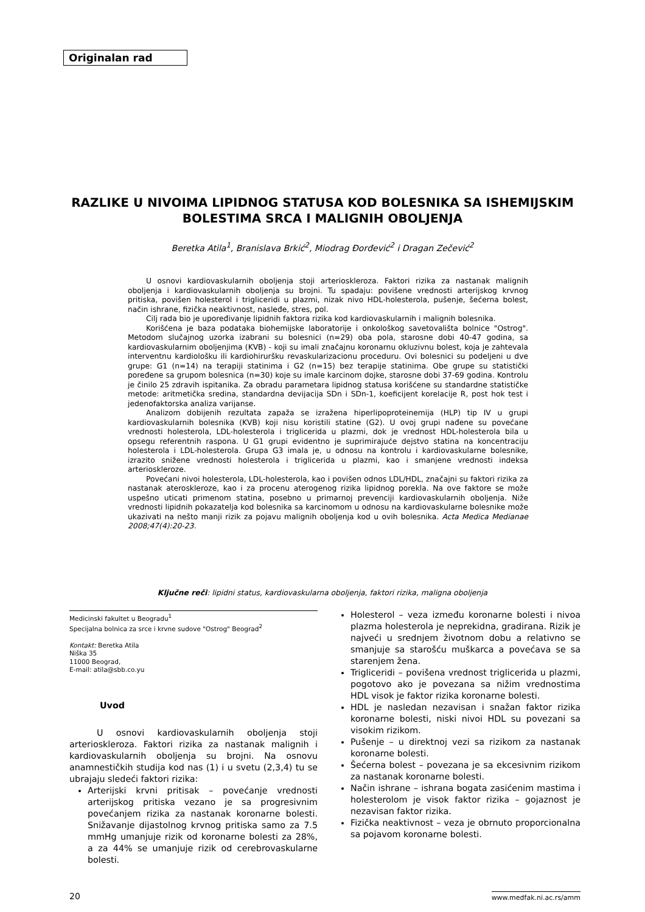Originalan rad
RAZLIKE U NIVOIMA LIPIDNOG STATUSA KOD BOLESNIKA SA ISHEMIJSKIM BOLESTIMA SRCA I MALIGNIH OBOLJENJA
Beretka Atila<sup>1</sup>, Branislava Brkić<sup>2</sup>, Miodrag Đorđević<sup>2</sup> i Dragan Zečević<sup>2</sup>
U osnovi kardiovaskularnih oboljenja stoji arterioskleroza. Faktori rizika za nastanak malignih oboljenja i kardiovaskularnih oboljenja su brojni. Tu spadaju: povišene vrednosti arterijskog krvnog pritiska, povišen holesterol i trigliceridi u plazmi, nizak nivo HDL-holesterola, pušenje, šećerna bolest, način ishrane, fizička neaktivnost, nasleđe, stres, pol.
Cilj rada bio je upoređivanje lipidnih faktora rizika kod kardiovaskularnih i malignih bolesnika.
Korišćena je baza podataka biohemijske laboratorije i onkološkog savetovališta bolnice "Ostrog". Metodom slučajnog uzorka izabrani su bolesnici (n=29) oba pola, starosne dobi 40-47 godina, sa kardiovaskularnim oboljenjima (KVB) - koji su imali značajnu koronarnu okluzivnu bolest, koja je zahtevala interventnu kardiološku ili kardiohiruršku revaskularizacionu proceduru. Ovi bolesnici su podeljeni u dve grupe: G1 (n=14) na terapiji statinima i G2 (n=15) bez terapije statinima. Obe grupe su statistički poređene sa grupom bolesnica (n=30) koje su imale karcinom dojke, starosne dobi 37-69 godina. Kontrolu je činilo 25 zdravih ispitanika. Za obradu parametara lipidnog statusa korišćene su standardne statističke metode: aritmetička sredina, standardna devijacija SDn i SDn-1, koeficijent korelacije R, post hok test i jedenofaktorska analiza varijanse.
Analizom dobijenih rezultata zapaža se izražena hiperlipoproteinemija (HLP) tip IV u grupi kardiovaskularnih bolesnika (KVB) koji nisu koristili statine (G2). U ovoj grupi nađene su povećane vrednosti holesterola, LDL-holesterola i triglicerida u plazmi, dok je vrednost HDL-holesterola bila u opsegu referentnih raspona. U G1 grupi evidentno je suprimirajuće dejstvo statina na koncentraciju holesterola i LDL-holesterola. Grupa G3 imala je, u odnosu na kontrolu i kardiovaskularne bolesnike, izrazito snižene vrednosti holesterola i triglicerida u plazmi, kao i smanjene vrednosti indeksa arterioskleroze.
Povećani nivoi holesterola, LDL-holesterola, kao i povišen odnos LDL/HDL, značajni su faktori rizika za nastanak ateroskleroze, kao i za procenu aterogenog rizika lipidnog porekla. Na ove faktore se može uspešno uticati primenom statina, posebno u primarnoj prevenciji kardiovaskularnih oboljenja. Niže vrednosti lipidnih pokazatelja kod bolesnika sa karcinomom u odnosu na kardiovaskularne bolesnike može ukazivati na nešto manji rizik za pojavu malignih oboljenja kod u ovih bolesnika. Acta Medica Medianae 2008;47(4):20-23.
Ključne reči: lipidni status, kardiovaskularna oboljenja, faktori rizika, maligna oboljenja
Medicinski fakultet u Beogradu<sup>1</sup>
Specijalna bolnica za srce i krvne sudove "Ostrog" Beograd<sup>2</sup>
Kontakt: Beretka Atila
Niška 35
11000 Beograd,
E-mail: atila@sbb.co.yu
Uvod
U osnovi kardiovaskularnih oboljenja stoji arterioskleroza. Faktori rizika za nastanak malignih i kardiovaskularnih oboljenja su brojni. Na osnovu anamnestičkih studija kod nas (1) i u svetu (2,3,4) tu se ubrajaju sledeći faktori rizika:
Arterijski krvni pritisak – povećanje vrednosti arterijskog pritiska vezano je sa progresivnim povećanjem rizika za nastanak koronarne bolesti. Snižavanje dijastolnog krvnog pritiska samo za 7.5 mmHg umanjuje rizik od koronarne bolesti za 28%, a za 44% se umanjuje rizik od cerebrovaskularne bolesti.
Holesterol – veza između koronarne bolesti i nivoa plazma holesterola je neprekidna, gradirana. Rizik je najveći u srednjem životnom dobu a relativno se smanjuje sa starošću muškarca a povećava se sa starenjem žena.
Trigliceridi – povišena vrednost triglicerida u plazmi, pogotovo ako je povezana sa nižim vrednostima HDL visok je faktor rizika koronarne bolesti.
HDL je nasledan nezavisan i snažan faktor rizika koronarne bolesti, niski nivoi HDL su povezani sa visokim rizikom.
Pušenje – u direktnoj vezi sa rizikom za nastanak koronarne bolesti.
Šećerna bolest – povezana je sa ekcesivnim rizikom za nastanak koronarne bolesti.
Način ishrane – ishrana bogata zasićenim mastima i holesterolom je visok faktor rizika – gojaznost je nezavisan faktor rizika.
Fizička neaktivnost – veza je obrnuto proporcionalna sa pojavom koronarne bolesti.
20 www.medfak.ni.ac.rs/amm